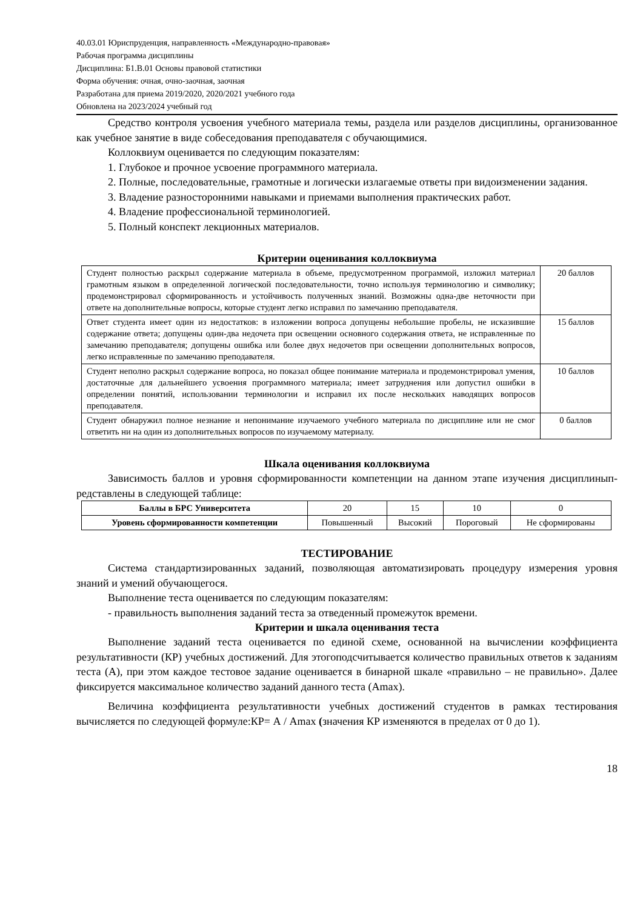40.03.01 Юриспруденция, направленность «Международно-правовая»
Рабочая программа дисциплины
Дисциплина: Б1.В.01 Основы правовой статистики
Форма обучения: очная, очно-заочная, заочная
Разработана для приема 2019/2020, 2020/2021 учебного года
Обновлена на 2023/2024 учебный год
Средство контроля усвоения учебного материала темы, раздела или разделов дисциплины, организованное как учебное занятие в виде собеседования преподавателя с обучающимися.
Коллоквиум оценивается по следующим показателям:
1. Глубокое и прочное усвоение программного материала.
2. Полные, последовательные, грамотные и логически излагаемые ответы при видоизменении задания.
3. Владение разносторонними навыками и приемами выполнения практических работ.
4. Владение профессиональной терминологией.
5. Полный конспект лекционных материалов.
Критерии оценивания коллоквиума
| Студент полностью раскрыл содержание материала в объеме, предусмотренном программой, изложил материал грамотным языком в определенной логической последовательности, точно используя терминологию и символику; продемонстрировал сформированность и устойчивость полученных знаний. Возможны одна-две неточности при ответе на дополнительные вопросы, которые студент легко исправил по замечанию преподавателя. | 20 баллов |
| Ответ студента имеет один из недостатков: в изложении вопроса допущены небольшие пробелы, не исказившие содержание ответа; допущены один-два недочета при освещении основного содержания ответа, не исправленные по замечанию преподавателя; допущены ошибка или более двух недочетов при освещении дополнительных вопросов, легко исправленные по замечанию преподавателя. | 15 баллов |
| Студент неполно раскрыл содержание вопроса, но показал общее понимание материала и продемонстрировал умения, достаточные для дальнейшего усвоения программного материала; имеет затруднения или допустил ошибки в определении понятий, использовании терминологии и исправил их после нескольких наводящих вопросов преподавателя. | 10 баллов |
| Студент обнаружил полное незнание и непонимание изучаемого учебного материала по дисциплине или не смог ответить ни на один из дополнительных вопросов по изучаемому материалу. | 0 баллов |
Шкала оценивания коллоквиума
Зависимость баллов и уровня сформированности компетенции на данном этапе изучения дисциплинып­редставлены в следующей таблице:
| Баллы в БРС Университета | 20 | 15 | 10 | 0 |
| Уровень сформированности компетенции | Повышенный | Высокий | Пороговый | Не сформированы |
ТЕСТИРОВАНИЕ
Система стандартизированных заданий, позволяющая автоматизировать процедуру измерения уровня знаний и умений обучающегося.
Выполнение теста оценивается по следующим показателям:
- правильность выполнения заданий теста за отведенный промежуток времени.
Критерии и шкала оценивания теста
Выполнение заданий теста оценивается по единой схеме, основанной на вычислении коэффициента результативности (КР) учебных достижений. Для этогоподсчитывается количество правильных ответов к заданиям теста (А), при этом каждое тестовое задание оценивается в бинарной шкале «правильно – не правильно». Далее фиксируется максимальное количество заданий данного теста (Amax).
Величина коэффициента результативности учебных достижений студентов в рамках тестирования вычисляется по следующей формуле:КР= А / Amax (значения КР изменяются в пределах от 0 до 1).
18